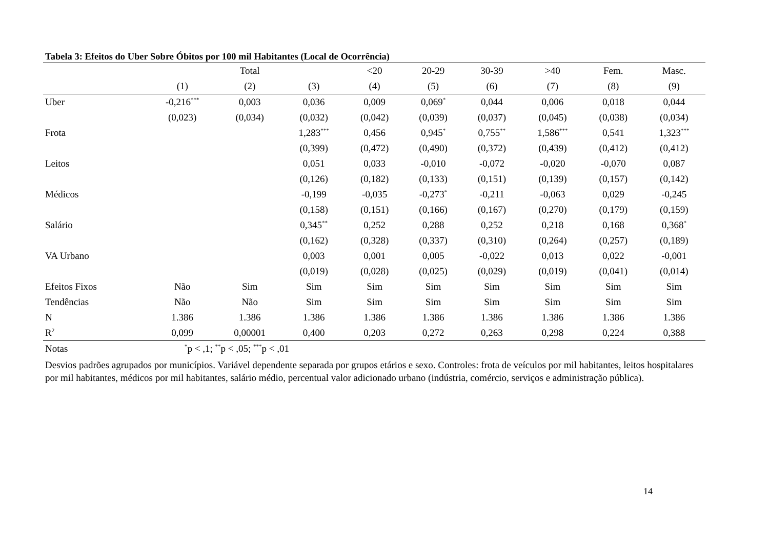Tabela 3: Efeitos do Uber Sobre Óbitos por 100 mil Habitantes (Local de Ocorrência)
| | | Total | | <20 | 20-29 | 30-39 | >40 | Fem. | Masc. |
| --- | --- | --- | --- | --- | --- | --- | --- | --- | --- |
| | (1) | (2) | (3) | (4) | (5) | (6) | (7) | (8) | (9) |
| Uber | -0,216<sup>***</sup> | 0,003 | 0,036 | 0,009 | 0,069<sup>*</sup> | 0,044 | 0,006 | 0,018 | 0,044 |
| | (0,023) | (0,034) | (0,032) | (0,042) | (0,039) | (0,037) | (0,045) | (0,038) | (0,034) |
| Frota | | | 1,283<sup>***</sup> | 0,456 | 0,945<sup>*</sup> | 0,755<sup>**</sup> | 1,586<sup>***</sup> | 0,541 | 1,323<sup>***</sup> |
| | | | (0,399) | (0,472) | (0,490) | (0,372) | (0,439) | (0,412) | (0,412) |
| Leitos | | | 0,051 | 0,033 | -0,010 | -0,072 | -0,020 | -0,070 | 0,087 |
| | | | (0,126) | (0,182) | (0,133) | (0,151) | (0,139) | (0,157) | (0,142) |
| Médicos | | | -0,199 | -0,035 | -0,273<sup>*</sup> | -0,211 | -0,063 | 0,029 | -0,245 |
| | | | (0,158) | (0,151) | (0,166) | (0,167) | (0,270) | (0,179) | (0,159) |
| Salário | | | 0,345<sup>**</sup> | 0,252 | 0,288 | 0,252 | 0,218 | 0,168 | 0,368<sup>*</sup> |
| | | | (0,162) | (0,328) | (0,337) | (0,310) | (0,264) | (0,257) | (0,189) |
| VA Urbano | | | 0,003 | 0,001 | 0,005 | -0,022 | 0,013 | 0,022 | -0,001 |
| | | | (0,019) | (0,028) | (0,025) | (0,029) | (0,019) | (0,041) | (0,014) |
| Efeitos Fixos | Não | Sim | Sim | Sim | Sim | Sim | Sim | Sim | Sim |
| Tendências | Não | Não | Sim | Sim | Sim | Sim | Sim | Sim | Sim |
| N | 1.386 | 1.386 | 1.386 | 1.386 | 1.386 | 1.386 | 1.386 | 1.386 | 1.386 |
| R<sup>2</sup> | 0,099 | 0,00001 | 0,400 | 0,203 | 0,272 | 0,263 | 0,298 | 0,224 | 0,388 |
| Notas | <sup>*</sup> p < ,1; <sup>**</sup>p < ,05; <sup>***</sup>p < ,01 | | | | | | | | |
Desvios padrões agrupados por municípios. Variável dependente separada por grupos etários e sexo. Controles: frota de veículos por mil habitantes, leitos hospitalares por mil habitantes, médicos por mil habitantes, salário médio, percentual valor adicionado urbano (indústria, comércio, serviços e administração pública).
14